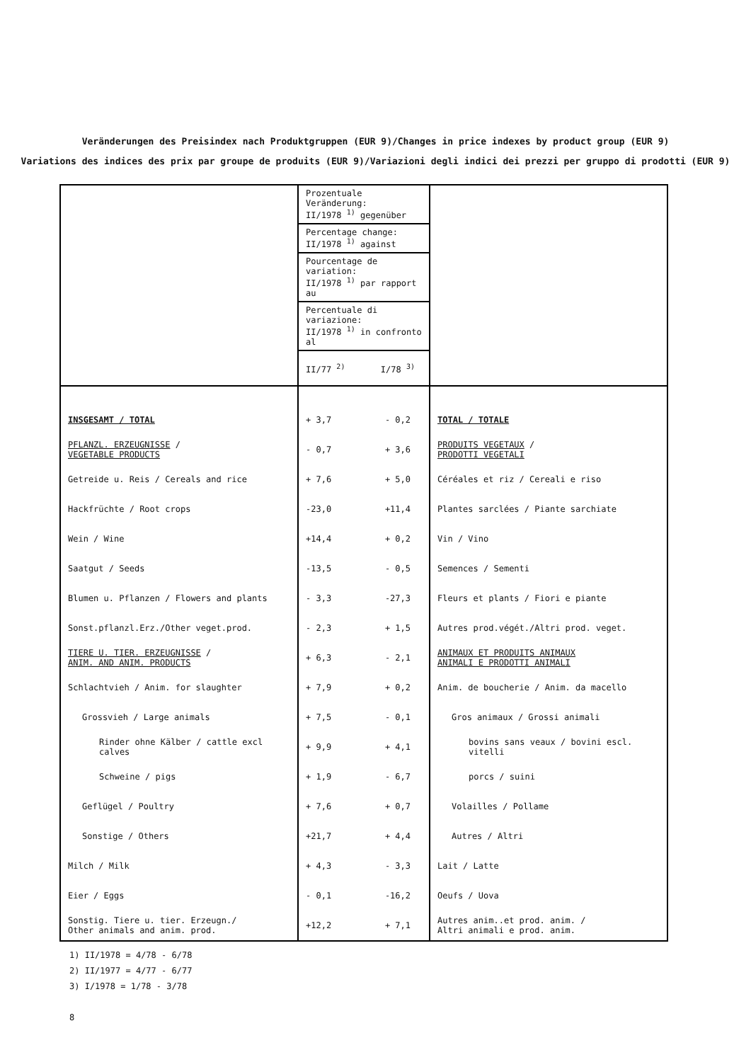Veränderungen des Preisindex nach Produktgruppen (EUR 9)/Changes in price indexes by product group (EUR 9)
Variations des indices des prix par groupe de produits (EUR 9)/Variazioni degli indici dei prezzi per gruppo di prodotti (EUR 9)
| | Prozentuale Veränderung: II/1978 <sup>1)</sup> gegenüber | | |
| | Percentage change: II/1978 <sup>1)</sup> against | | |
| | Pourcentage de variation: II/1978 <sup>1)</sup> par rapport au | | |
| | Percentuale di variazione: II/1978 <sup>1)</sup> in confronto al | | |
| | II/77 <sup>2)</sup> | I/78 <sup>3)</sup> | |
| INSGESAMT / TOTAL | + 3,7 | - 0,2 | TOTAL / TOTALE |
| PFLANZL. ERZEUGNISSE / VEGETABLE PRODUCTS | - 0,7 | + 3,6 | PRODUITS VEGETAUX / PRODOTTI VEGETALI |
| Getreide u. Reis / Cereals and rice | + 7,6 | + 5,0 | Céréales et riz / Cereali e riso |
| Hackfrüchte / Root crops | -23,0 | +11,4 | Plantes sarclées / Piante sarchiate |
| Wein / Wine | +14,4 | + 0,2 | Vin / Vino |
| Saatgut / Seeds | -13,5 | - 0,5 | Semences / Sementi |
| Blumen u. Pflanzen / Flowers and plants | - 3,3 | -27,3 | Fleurs et plants / Fiori e piante |
| Sonst.pflanzl.Erz./Other veget.prod. | - 2,3 | + 1,5 | Autres prod.végét./Altri prod. veget. |
| TIERE U. TIER. ERZEUGNISSE / ANIM. AND ANIM. PRODUCTS | + 6,3 | - 2,1 | ANIMAUX ET PRODUITS ANIMAUX ANIMALI E PRODOTTI ANIMALI |
| Schlachtvieh / Anim. for slaughter | + 7,9 | + 0,2 | Anim. de boucherie / Anim. da macello |
| Grossvieh / Large animals | + 7,5 | - 0,1 | Gros animaux / Grossi animali |
| Rinder ohne Kälber / cattle excl calves | + 9,9 | + 4,1 | bovins sans veaux / bovini escl. vitelli |
| Schweine / pigs | + 1,9 | - 6,7 | porcs / suini |
| Geflügel / Poultry | + 7,6 | + 0,7 | Volailles / Pollame |
| Sonstige / Others | +21,7 | + 4,4 | Autres / Altri |
| Milch / Milk | + 4,3 | - 3,3 | Lait / Latte |
| Eier / Eggs | - 0,1 | -16,2 | Oeufs / Uova |
| Sonstig. Tiere u. tier. Erzeugn./ Other animals and anim. prod. | +12,2 | + 7,1 | Autres anim..et prod. anim. / Altri animali e prod. anim. |
1) II/1978 = 4/78 - 6/78
2) II/1977 = 4/77 - 6/77
3) I/1978 = 1/78 - 3/78
8